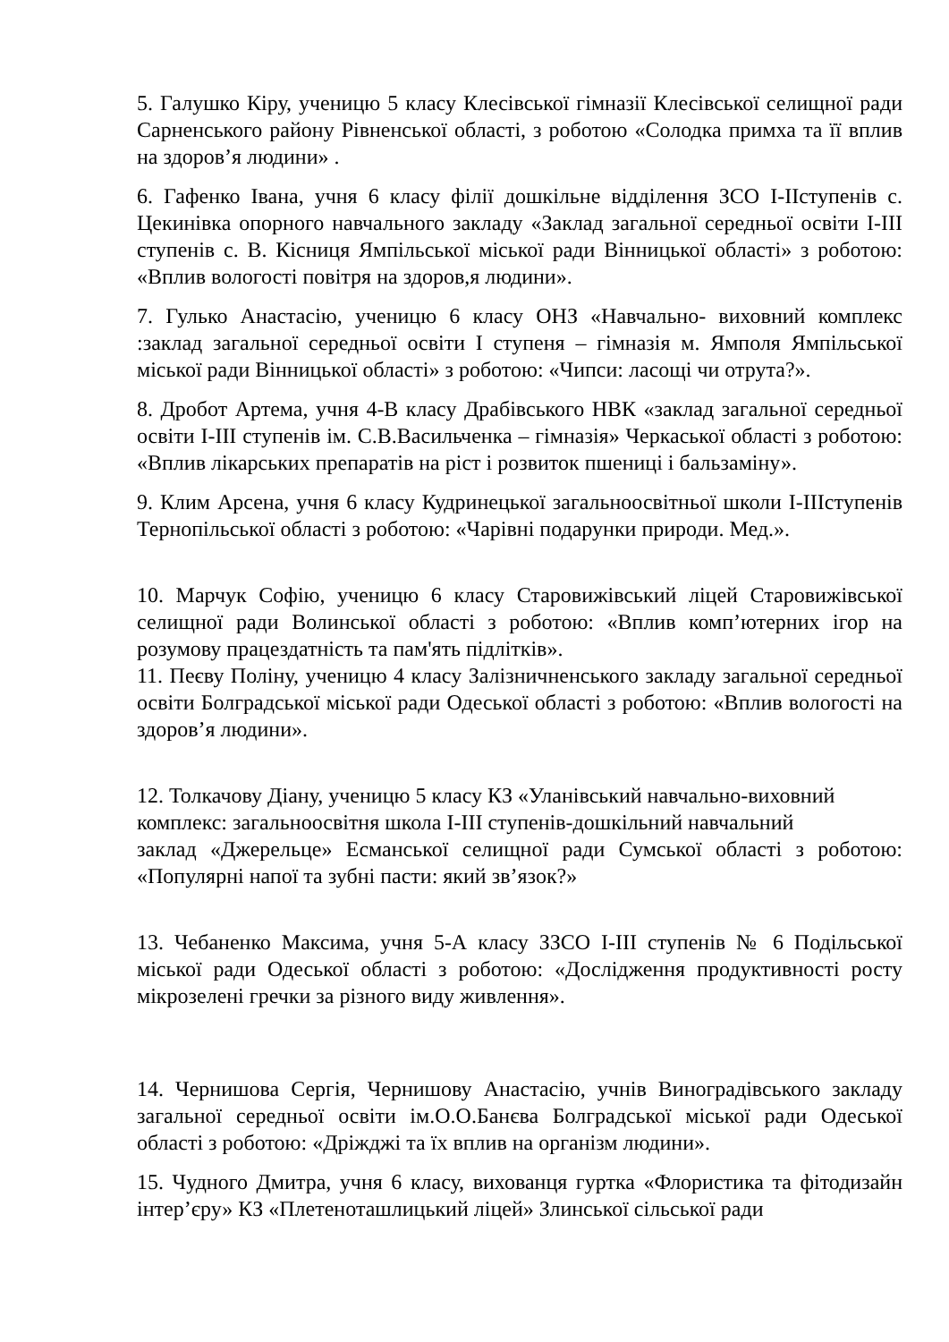5. Галушко Кіру, ученицю 5 класу Клесівської гімназії Клесівської селищної ради Сарненського району Рівненської області, з роботою «Солодка примха та її вплив на здоров’я людини» .
6. Гафенко Івана, учня 6 класу філії дошкільне відділення ЗСО І-ІІступенів с. Цекинівка опорного навчального закладу «Заклад загальної середньої освіти І-ІІІ ступенів с. В. Кісниця Ямпільської міської ради Вінницької області» з роботою: «Вплив вологості повітря на здоров,я людини».
7. Гулько Анастасію, ученицю 6 класу ОНЗ «Навчально- виховний комплекс :заклад загальної середньої освіти І ступеня – гімназія м. Ямполя Ямпільської міської ради Вінницької області» з роботою: «Чипси: ласощі чи отрута?».
8. Дробот Артема, учня 4-В класу Драбівського НВК «заклад загальної середньої освіти І-ІІІ ступенів ім. С.В.Васильченка – гімназія» Черкаської області з роботою: «Вплив лікарських препаратів на ріст і розвиток пшениці і бальзаміну».
9. Клим Арсена, учня 6 класу Кудринецької загальноосвітньої школи І-ІІІступенів Тернопільської області з роботою: «Чарівні подарунки природи. Мед.».
10. Марчук Софію, ученицю 6 класу Старовижівський ліцей Старовижівської селищної ради Волинської області з роботою: «Вплив комп’ютерних ігор на розумову працездатність та пам'ять підлітків».
11. Пеєву Поліну, ученицю 4 класу Залізничненського закладу загальної середньої освіти Болградської міської ради Одеської області з роботою: «Вплив вологості на здоров’я людини».
12. Толкачову Діану, ученицю 5 класу КЗ «Уланівський навчально-виховний
комплекс: загальноосвітня школа І-ІІІ ступенів-дошкільний навчальний
заклад «Джерельце» Есманської селищної ради Сумської області з роботою: «Популярні напої та зубні пасти: який зв’язок?»
13. Чебаненко Максима, учня 5-А класу ЗЗСО І-ІІІ ступенів № 6 Подільської міської ради Одеської області з роботою: «Дослідження продуктивності росту мікрозелені гречки за різного виду живлення».
14. Чернишова Сергія, Чернишову Анастасію, учнів Виноградівського закладу загальної середньої освіти ім.О.О.Банєва Болградської міської ради Одеської області з роботою: «Дріжджі та їх вплив на організм людини».
15. Чудного Дмитра, учня 6 класу, вихованця гуртка «Флористика та фітодизайн інтер’єру» КЗ «Плетеноташлицький ліцей» Злинської сільської ради